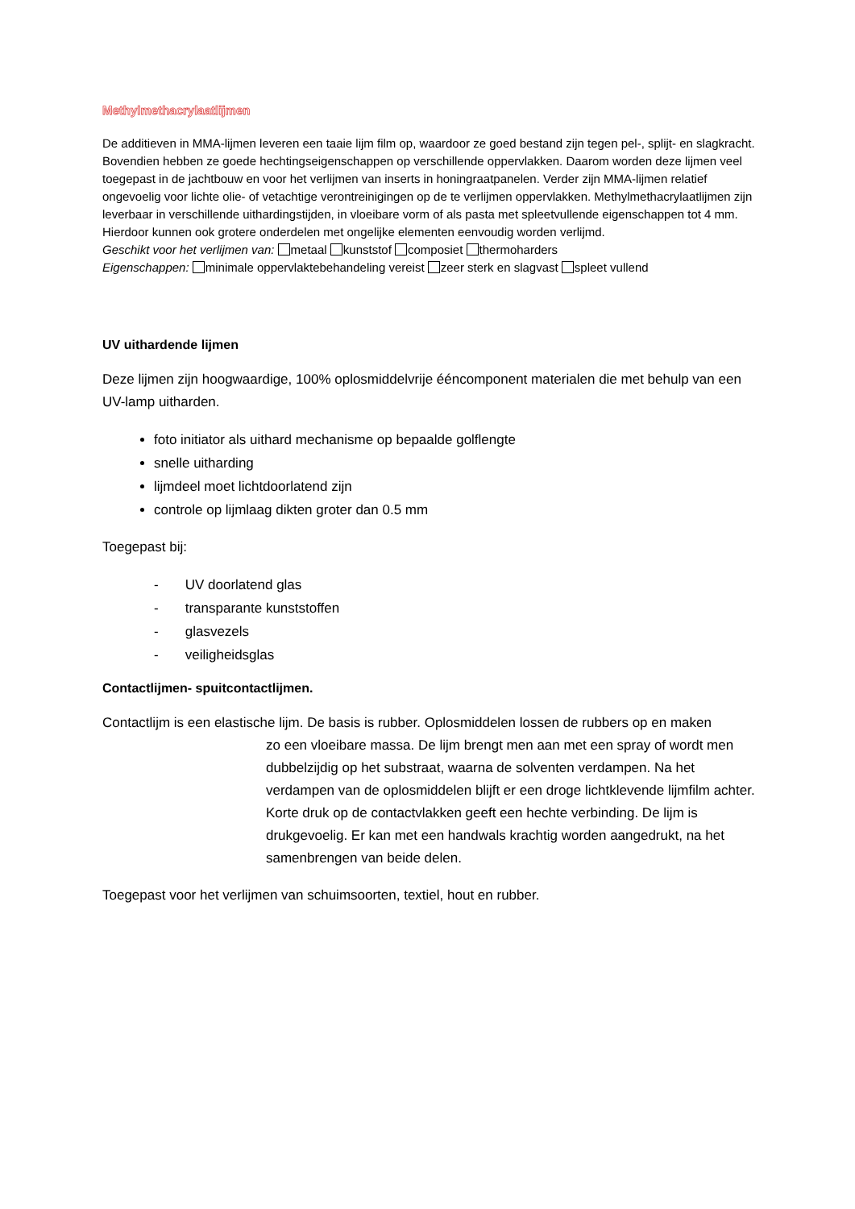Methylmethacrylaatlijmen
De additieven in MMA-lijmen leveren een taaie lijm film op, waardoor ze goed bestand zijn tegen pel-, splijt- en slagkracht. Bovendien hebben ze goede hechtingseigenschappen op verschillende oppervlakken. Daarom worden deze lijmen veel toegepast in de jachtbouw en voor het verlijmen van inserts in honingraatpanelen. Verder zijn MMA-lijmen relatief ongevoelig voor lichte olie- of vetachtige verontreinigingen op de te verlijmen oppervlakken. Methylmethacrylaatlijmen zijn leverbaar in verschillende uithardingstijden, in vloeibare vorm of als pasta met spleetvullende eigenschappen tot 4 mm. Hierdoor kunnen ook grotere onderdelen met ongelijke elementen eenvoudig worden verlijmd.
Geschikt voor het verlijmen van: metaal kunststof composiet thermoharders
Eigenschappen: minimale oppervlaktebehandeling vereist zeer sterk en slagvast spleet vullend
UV uithardende lijmen
Deze lijmen zijn hoogwaardige, 100% oplosmiddelvrije ééncomponent materialen die met behulp van een UV-lamp uitharden.
foto initiator als uithard mechanisme op bepaalde golflengte
snelle uitharding
lijmdeel moet lichtdoorlatend zijn
controle op lijmlaag dikten groter dan 0.5 mm
Toegepast bij:
- UV doorlatend glas
- transparante kunststoffen
- glasvezels
- veiligheidsglas
Contactlijmen- spuitcontactlijmen.
Contactlijm is een elastische lijm. De basis is rubber. Oplosmiddelen lossen de rubbers op en maken
zo een vloeibare massa. De lijm brengt men aan met een spray of wordt men dubbelzijdig op het substraat, waarna de solventen verdampen. Na het verdampen van de oplosmiddelen blijft er een droge lichtklevende lijmfilm achter. Korte druk op de contactvlakken geeft een hechte verbinding. De lijm is drukgevoelig. Er kan met een handwals krachtig worden aangedrukt, na het samenbrengen van beide delen.
Toegepast voor het verlijmen van schuimsoorten, textiel, hout en rubber.